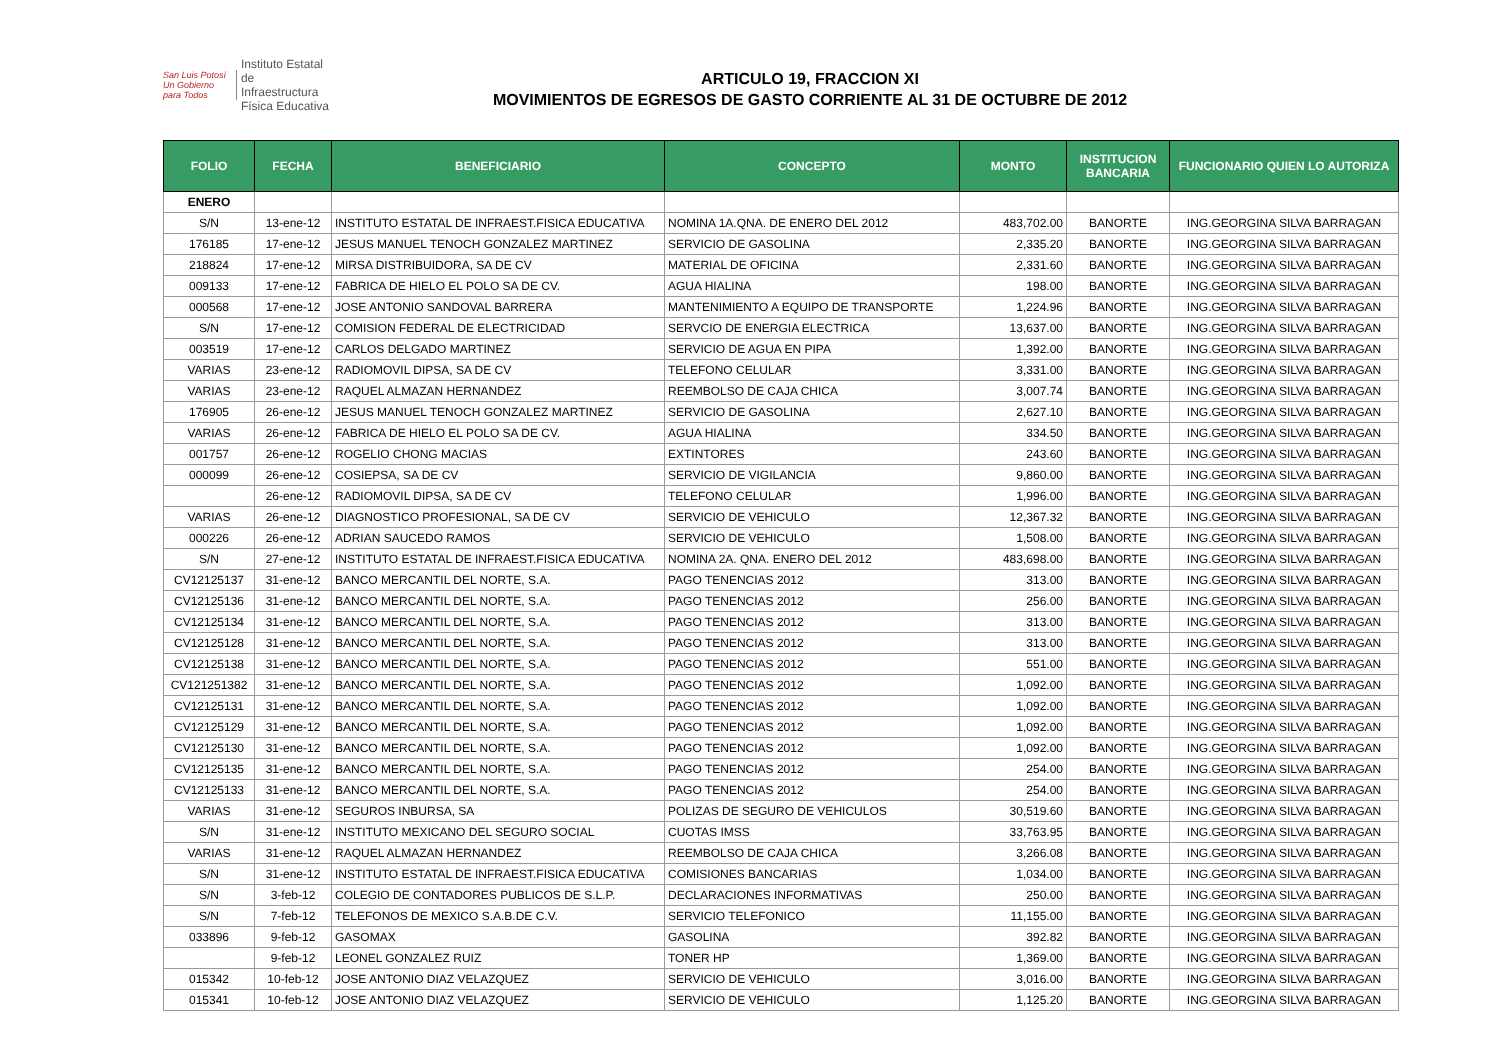San Luis Potosí
Un Gobierno para Todos
Instituto Estatal
de Infraestructura
Física Educativa
ARTICULO 19, FRACCION XI
MOVIMIENTOS DE EGRESOS DE GASTO CORRIENTE AL 31 DE OCTUBRE DE 2012
| FOLIO | FECHA | BENEFICIARIO | CONCEPTO | MONTO | INSTITUCION BANCARIA | FUNCIONARIO QUIEN LO AUTORIZA |
| --- | --- | --- | --- | --- | --- | --- |
| ENERO | | | | | | |
| S/N | 13-ene-12 | INSTITUTO ESTATAL DE INFRAEST.FISICA EDUCATIVA | NOMINA 1A.QNA. DE ENERO DEL 2012 | 483,702.00 | BANORTE | ING.GEORGINA SILVA BARRAGAN |
| 176185 | 17-ene-12 | JESUS MANUEL TENOCH GONZALEZ MARTINEZ | SERVICIO DE GASOLINA | 2,335.20 | BANORTE | ING.GEORGINA SILVA BARRAGAN |
| 218824 | 17-ene-12 | MIRSA DISTRIBUIDORA, SA DE CV | MATERIAL DE OFICINA | 2,331.60 | BANORTE | ING.GEORGINA SILVA BARRAGAN |
| 009133 | 17-ene-12 | FABRICA DE HIELO EL POLO SA DE CV. | AGUA HIALINA | 198.00 | BANORTE | ING.GEORGINA SILVA BARRAGAN |
| 000568 | 17-ene-12 | JOSE ANTONIO SANDOVAL BARRERA | MANTENIMIENTO A EQUIPO DE TRANSPORTE | 1,224.96 | BANORTE | ING.GEORGINA SILVA BARRAGAN |
| S/N | 17-ene-12 | COMISION FEDERAL DE ELECTRICIDAD | SERVCIO DE ENERGIA ELECTRICA | 13,637.00 | BANORTE | ING.GEORGINA SILVA BARRAGAN |
| 003519 | 17-ene-12 | CARLOS DELGADO MARTINEZ | SERVICIO DE AGUA EN PIPA | 1,392.00 | BANORTE | ING.GEORGINA SILVA BARRAGAN |
| VARIAS | 23-ene-12 | RADIOMOVIL DIPSA, SA DE CV | TELEFONO CELULAR | 3,331.00 | BANORTE | ING.GEORGINA SILVA BARRAGAN |
| VARIAS | 23-ene-12 | RAQUEL ALMAZAN HERNANDEZ | REEMBOLSO DE CAJA CHICA | 3,007.74 | BANORTE | ING.GEORGINA SILVA BARRAGAN |
| 176905 | 26-ene-12 | JESUS MANUEL TENOCH GONZALEZ MARTINEZ | SERVICIO DE GASOLINA | 2,627.10 | BANORTE | ING.GEORGINA SILVA BARRAGAN |
| VARIAS | 26-ene-12 | FABRICA DE HIELO EL POLO SA DE CV. | AGUA HIALINA | 334.50 | BANORTE | ING.GEORGINA SILVA BARRAGAN |
| 001757 | 26-ene-12 | ROGELIO CHONG MACIAS | EXTINTORES | 243.60 | BANORTE | ING.GEORGINA SILVA BARRAGAN |
| 000099 | 26-ene-12 | COSIEPSA, SA DE CV | SERVICIO DE VIGILANCIA | 9,860.00 | BANORTE | ING.GEORGINA SILVA BARRAGAN |
| | 26-ene-12 | RADIOMOVIL DIPSA, SA DE CV | TELEFONO CELULAR | 1,996.00 | BANORTE | ING.GEORGINA SILVA BARRAGAN |
| VARIAS | 26-ene-12 | DIAGNOSTICO PROFESIONAL, SA DE CV | SERVICIO DE VEHICULO | 12,367.32 | BANORTE | ING.GEORGINA SILVA BARRAGAN |
| 000226 | 26-ene-12 | ADRIAN SAUCEDO RAMOS | SERVICIO DE VEHICULO | 1,508.00 | BANORTE | ING.GEORGINA SILVA BARRAGAN |
| S/N | 27-ene-12 | INSTITUTO ESTATAL DE INFRAEST.FISICA EDUCATIVA | NOMINA 2A. QNA. ENERO DEL 2012 | 483,698.00 | BANORTE | ING.GEORGINA SILVA BARRAGAN |
| CV12125137 | 31-ene-12 | BANCO MERCANTIL DEL NORTE, S.A. | PAGO TENENCIAS 2012 | 313.00 | BANORTE | ING.GEORGINA SILVA BARRAGAN |
| CV12125136 | 31-ene-12 | BANCO MERCANTIL DEL NORTE, S.A. | PAGO TENENCIAS 2012 | 256.00 | BANORTE | ING.GEORGINA SILVA BARRAGAN |
| CV12125134 | 31-ene-12 | BANCO MERCANTIL DEL NORTE, S.A. | PAGO TENENCIAS 2012 | 313.00 | BANORTE | ING.GEORGINA SILVA BARRAGAN |
| CV12125128 | 31-ene-12 | BANCO MERCANTIL DEL NORTE, S.A. | PAGO TENENCIAS 2012 | 313.00 | BANORTE | ING.GEORGINA SILVA BARRAGAN |
| CV12125138 | 31-ene-12 | BANCO MERCANTIL DEL NORTE, S.A. | PAGO TENENCIAS 2012 | 551.00 | BANORTE | ING.GEORGINA SILVA BARRAGAN |
| CV121251382 | 31-ene-12 | BANCO MERCANTIL DEL NORTE, S.A. | PAGO TENENCIAS 2012 | 1,092.00 | BANORTE | ING.GEORGINA SILVA BARRAGAN |
| CV12125131 | 31-ene-12 | BANCO MERCANTIL DEL NORTE, S.A. | PAGO TENENCIAS 2012 | 1,092.00 | BANORTE | ING.GEORGINA SILVA BARRAGAN |
| CV12125129 | 31-ene-12 | BANCO MERCANTIL DEL NORTE, S.A. | PAGO TENENCIAS 2012 | 1,092.00 | BANORTE | ING.GEORGINA SILVA BARRAGAN |
| CV12125130 | 31-ene-12 | BANCO MERCANTIL DEL NORTE, S.A. | PAGO TENENCIAS 2012 | 1,092.00 | BANORTE | ING.GEORGINA SILVA BARRAGAN |
| CV12125135 | 31-ene-12 | BANCO MERCANTIL DEL NORTE, S.A. | PAGO TENENCIAS 2012 | 254.00 | BANORTE | ING.GEORGINA SILVA BARRAGAN |
| CV12125133 | 31-ene-12 | BANCO MERCANTIL DEL NORTE, S.A. | PAGO TENENCIAS 2012 | 254.00 | BANORTE | ING.GEORGINA SILVA BARRAGAN |
| VARIAS | 31-ene-12 | SEGUROS INBURSA, SA | POLIZAS DE SEGURO DE VEHICULOS | 30,519.60 | BANORTE | ING.GEORGINA SILVA BARRAGAN |
| S/N | 31-ene-12 | INSTITUTO MEXICANO DEL SEGURO SOCIAL | CUOTAS IMSS | 33,763.95 | BANORTE | ING.GEORGINA SILVA BARRAGAN |
| VARIAS | 31-ene-12 | RAQUEL ALMAZAN HERNANDEZ | REEMBOLSO DE CAJA CHICA | 3,266.08 | BANORTE | ING.GEORGINA SILVA BARRAGAN |
| S/N | 31-ene-12 | INSTITUTO ESTATAL DE INFRAEST.FISICA EDUCATIVA | COMISIONES BANCARIAS | 1,034.00 | BANORTE | ING.GEORGINA SILVA BARRAGAN |
| S/N | 3-feb-12 | COLEGIO DE CONTADORES PUBLICOS DE S.L.P. | DECLARACIONES INFORMATIVAS | 250.00 | BANORTE | ING.GEORGINA SILVA BARRAGAN |
| S/N | 7-feb-12 | TELEFONOS DE MEXICO S.A.B.DE C.V. | SERVICIO TELEFONICO | 11,155.00 | BANORTE | ING.GEORGINA SILVA BARRAGAN |
| 033896 | 9-feb-12 | GASOMAX | GASOLINA | 392.82 | BANORTE | ING.GEORGINA SILVA BARRAGAN |
| | 9-feb-12 | LEONEL GONZALEZ RUIZ | TONER HP | 1,369.00 | BANORTE | ING.GEORGINA SILVA BARRAGAN |
| 015342 | 10-feb-12 | JOSE ANTONIO DIAZ VELAZQUEZ | SERVICIO DE VEHICULO | 3,016.00 | BANORTE | ING.GEORGINA SILVA BARRAGAN |
| 015341 | 10-feb-12 | JOSE ANTONIO DIAZ VELAZQUEZ | SERVICIO DE VEHICULO | 1,125.20 | BANORTE | ING.GEORGINA SILVA BARRAGAN |